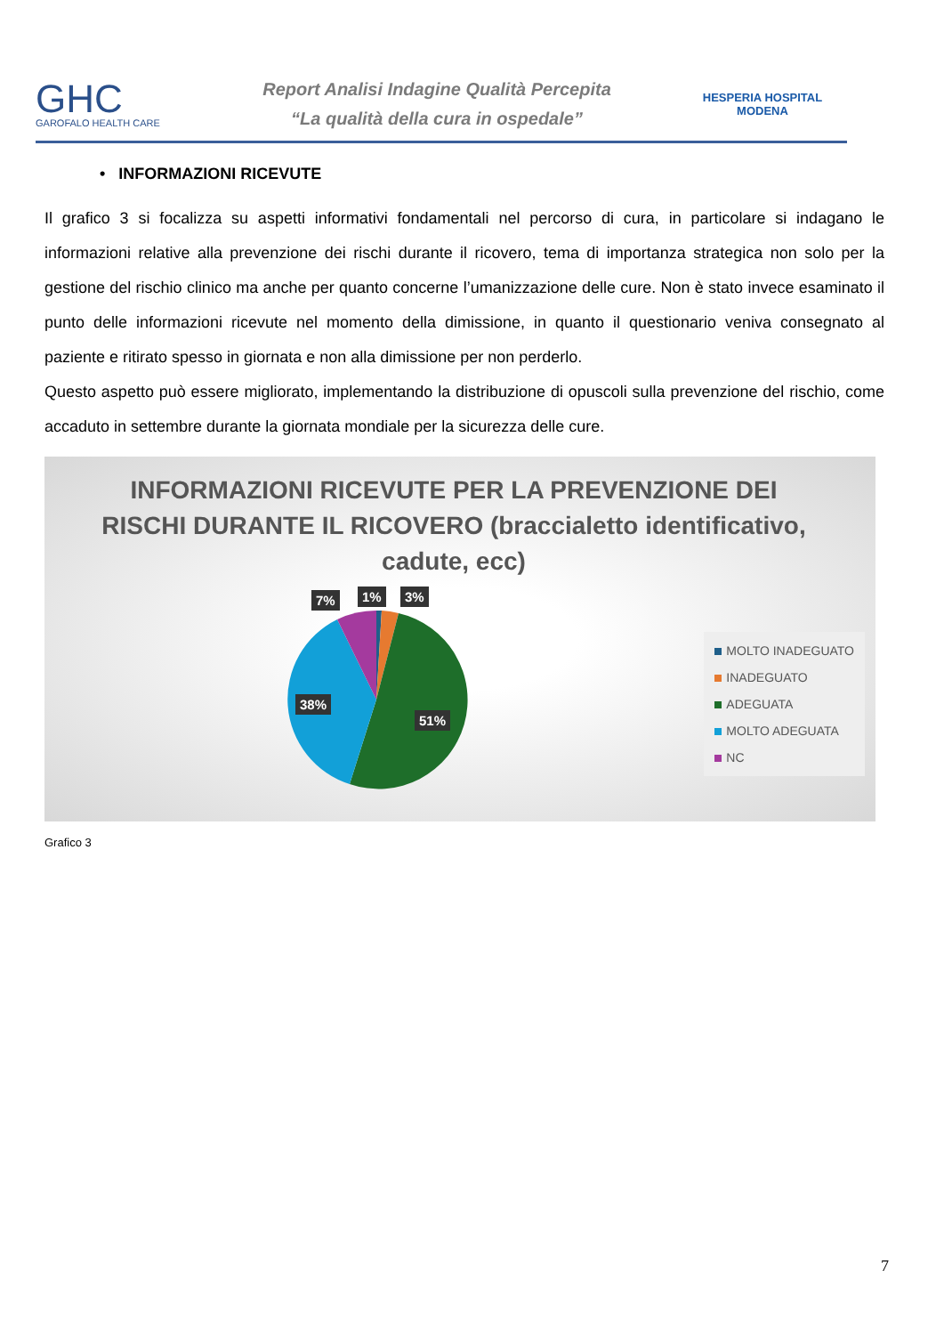GHC
GAROFALO HEALTH CARE
Report Analisi Indagine Qualità Percepita
“La qualità della cura in ospedale”
HESPERIA HOSPITAL MODENA
• INFORMAZIONI RICEVUTE
Il grafico 3 si focalizza su aspetti informativi fondamentali nel percorso di cura, in particolare si indagano le informazioni relative alla prevenzione dei rischi durante il ricovero, tema di importanza strategica non solo per la gestione del rischio clinico ma anche per quanto concerne l’umanizzazione delle cure. Non è stato invece esaminato il punto delle informazioni ricevute nel momento della dimissione, in quanto il questionario veniva consegnato al paziente e ritirato spesso in giornata e non alla dimissione per non perderlo.
Questo aspetto può essere migliorato, implementando la distribuzione di opuscoli sulla prevenzione del rischio, come accaduto in settembre durante la giornata mondiale per la sicurezza delle cure.
INFORMAZIONI RICEVUTE PER LA PREVENZIONE DEI RISCHI DURANTE IL RICOVERO (braccialetto identificativo, cadute, ecc)
7% 1% 3%
38%
51%
MOLTO INADEGUATO
INADEGUATO
ADEGUATA
MOLTO ADEGUATA
NC
Grafico 3
7